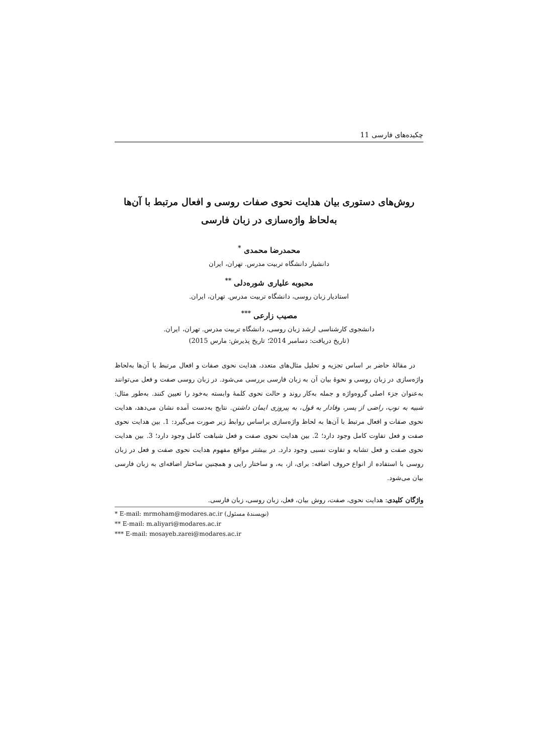چکیده‌های فارسی 11
روش‌های دستوری بیان هدایت نحوی صفات روسی و افعال مرتبط با آن‌ها
به‌لحاظ واژه‌سازی در زبان فارسی
محمدرضا محمدی <sup>*</sup>
دانشیار دانشگاه تربیت مدرس. تهران، ایران
محبوبه علیاری شوره‌دلی <sup>**</sup>
استادیار زبان روسی، دانشگاه تربیت مدرس. تهران، ایران.
مصیب زارعی <sup>***</sup>
دانشجوی کارشناسی ارشد زبان روسی، دانشگاه تربیت مدرس. تهران، ایران.
(تاریخ دریافت: دسامبر 2014؛ تاریخ پذیرش: مارس 2015)
در مقالهٔ حاضر بر اساس تجزیه و تحلیل مثال‌های متعدد، هدایت نحوی صفات و افعال مرتبط با آن‌ها به‌لحاظ واژه‌سازی در زبان روسی و نحوهٔ بیان آن به زبان فارسی بررسی می‌شود. در زبان روسی صفت و فعل می‌توانند به‌عنوان جزء اصلی گروه‌واژه و جمله به‌کار روند و حالت نحوی کلمهٔ وابسته به‌خود را تعیین کنند. به‌طور مثال: شبیه به توپ، راضی از پسر، وفادار به قول، به پیروزی ایمان داشتن. نتایج به‌دست آمده نشان می‌دهد، هدایت نحوی صفات و افعال مرتبط با آن‌ها به لحاظ واژه‌سازی براساس روابط زیر صورت می‌گیرد: 1. بین هدایت نحوی صفت و فعل تفاوت کامل وجود دارد؛ 2. بین هدایت نحوی صفت و فعل شباهت کامل وجود دارد؛ 3. بین هدایت نحوی صفت و فعل تشابه و تفاوت نسبی وجود دارد. در بیشتر مواقع مفهوم هدایت نحوی صفت و فعل در زبان روسی با استفاده از انواع حروف اضافه: برای، از، به، و ساختار رایی و همچنین ساختار اضافه‌ای به زبان فارسی بیان می‌شود.
واژگان کلیدی: هدایت نحوی، صفت، روش بیان، فعل، زبان روسی، زبان فارسی.
* E-mail: mrmoham@modares.ac.ir (نویسندهٔ مسئول)
** E-mail: m.aliyari@modares.ac.ir
*** E-mail: mosayeb.zarei@modares.ac.ir